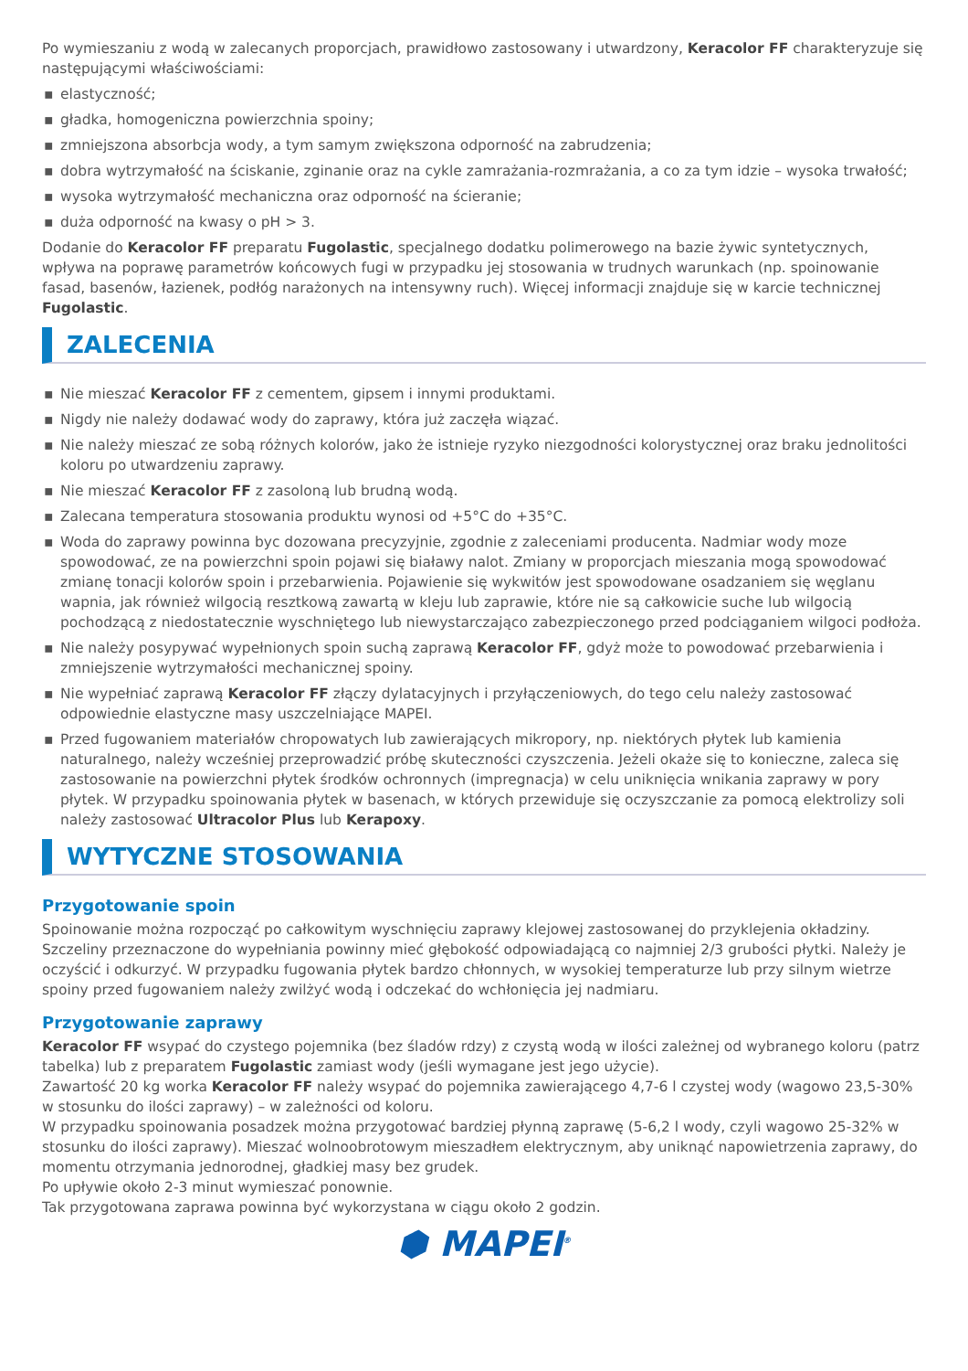Po wymieszaniu z wodą w zalecanych proporcjach, prawidłowo zastosowany i utwardzony, Keracolor FF charakteryzuje się następującymi właściwościami:
▪ elastyczność;
▪ gładka, homogeniczna powierzchnia spoiny;
▪ zmniejszona absorbcja wody, a tym samym zwiększona odporność na zabrudzenia;
▪ dobra wytrzymałość na ściskanie, zginanie oraz na cykle zamrażania-rozmrażania, a co za tym idzie – wysoka trwałość;
▪ wysoka wytrzymałość mechaniczna oraz odporność na ścieranie;
▪ duża odporność na kwasy o pH > 3.
Dodanie do Keracolor FF preparatu Fugolastic, specjalnego dodatku polimerowego na bazie żywic syntetycznych, wpływa na poprawę parametrów końcowych fugi w przypadku jej stosowania w trudnych warunkach (np. spoinowanie fasad, basenów, łazienek, podłóg narażonych na intensywny ruch). Więcej informacji znajduje się w karcie technicznej Fugolastic.
ZALECENIA
▪ Nie mieszać Keracolor FF z cementem, gipsem i innymi produktami.
▪ Nigdy nie należy dodawać wody do zaprawy, która już zaczęła wiązać.
▪ Nie należy mieszać ze sobą różnych kolorów, jako że istnieje ryzyko niezgodności kolorystycznej oraz braku jednolitości koloru po utwardzeniu zaprawy.
▪ Nie mieszać Keracolor FF z zasoloną lub brudną wodą.
▪ Zalecana temperatura stosowania produktu wynosi od +5°C do +35°C.
▪ Woda do zaprawy powinna byc dozowana precyzyjnie, zgodnie z zaleceniami producenta. Nadmiar wody moze spowodować, ze na powierzchni spoin pojawi się białawy nalot. Zmiany w proporcjach mieszania mogą spowodować zmianę tonacji kolorów spoin i przebarwienia. Pojawienie się wykwitów jest spowodowane osadzaniem się węglanu wapnia, jak również wilgocią resztkową zawartą w kleju lub zaprawie, które nie są całkowicie suche lub wilgocią pochodzącą z niedostatecznie wyschniętego lub niewystarczająco zabezpieczonego przed podciąganiem wilgoci podłoża.
▪ Nie należy posypywać wypełnionych spoin suchą zaprawą Keracolor FF, gdyż może to powodować przebarwienia i zmniejszenie wytrzymałości mechanicznej spoiny.
▪ Nie wypełniać zaprawą Keracolor FF złączy dylatacyjnych i przyłączeniowych, do tego celu należy zastosować odpowiednie elastyczne masy uszczelniające MAPEI.
▪ Przed fugowaniem materiałów chropowatych lub zawierających mikropory, np. niektórych płytek lub kamienia naturalnego, należy wcześniej przeprowadzić próbę skuteczności czyszczenia. Jeżeli okaże się to konieczne, zaleca się zastosowanie na powierzchni płytek środków ochronnych (impregnacja) w celu uniknięcia wnikania zaprawy w pory płytek. W przypadku spoinowania płytek w basenach, w których przewiduje się oczyszczanie za pomocą elektrolizy soli należy zastosować Ultracolor Plus lub Kerapoxy.
WYTYCZNE STOSOWANIA
Przygotowanie spoin
Spoinowanie można rozpocząć po całkowitym wyschnięciu zaprawy klejowej zastosowanej do przyklejenia okładziny. Szczeliny przeznaczone do wypełniania powinny mieć głębokość odpowiadającą co najmniej 2/3 grubości płytki. Należy je oczyścić i odkurzyć. W przypadku fugowania płytek bardzo chłonnych, w wysokiej temperaturze lub przy silnym wietrze spoiny przed fugowaniem należy zwilżyć wodą i odczekać do wchłonięcia jej nadmiaru.
Przygotowanie zaprawy
Keracolor FF wsypać do czystego pojemnika (bez śladów rdzy) z czystą wodą w ilości zależnej od wybranego koloru (patrz tabelka) lub z preparatem Fugolastic zamiast wody (jeśli wymagane jest jego użycie).
Zawartość 20 kg worka Keracolor FF należy wsypać do pojemnika zawierającego 4,7-6 l czystej wody (wagowo 23,5-30% w stosunku do ilości zaprawy) – w zależności od koloru.
W przypadku spoinowania posadzek można przygotować bardziej płynną zaprawę (5-6,2 l wody, czyli wagowo 25-32% w stosunku do ilości zaprawy). Mieszać wolnoobrotowym mieszadłem elektrycznym, aby uniknąć napowietrzenia zaprawy, do momentu otrzymania jednorodnej, gładkiej masy bez grudek.
Po upływie około 2-3 minut wymieszać ponownie.
Tak przygotowana zaprawa powinna być wykorzystana w ciągu około 2 godzin.
⬢ MAPEI<sup>®</sup>